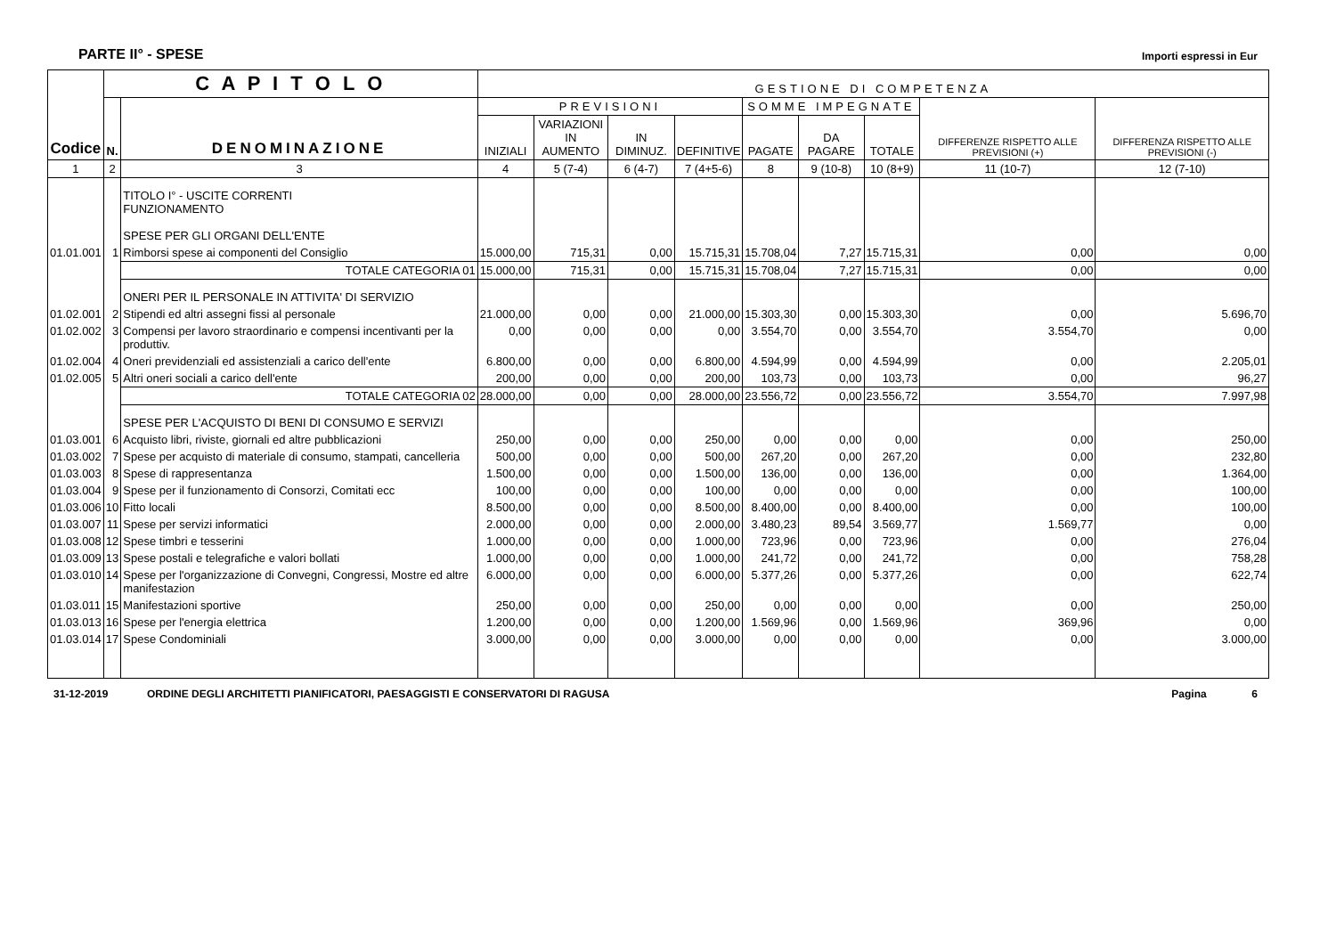PARTE II° - SPESE
Importi espressi in Eur
| Codice | C A P I T O L O | | GESTIONE DI COMPETENZA | | | | | | | | |
| --- | --- | --- | --- | --- | --- | --- | --- | --- | --- | --- | --- |
| | N. | DENOMINAZIONE | PREVISIONI | | | | SOMME IMPEGNATE | | | DIFFERENZE RISPETTO ALLE PREVISIONI (+) | DIFFERENZA RISPETTO ALLE PREVISIONI (-) |
| | | | INIZIALI | VARIAZIONI IN AUMENTO | IN DIMINUZ. | DEFINITIVE | PAGATE | DA PAGARE | TOTALE | | |
| 1 | 2 | 3 | 4 | 5 (7-4) | 6 (4-7) | 7 (4+5-6) | 8 | 9 (10-8) | 10 (8+9) | 11 (10-7) | 12 (7-10) |
| | | TITOLO I° - USCITE CORRENTI FUNZIONAMENTO SPESE PER GLI ORGANI DELL'ENTE | | | | | | | | | |
| 01.01.001 | 1 | Rimborsi spese ai componenti del Consiglio | 15.000,00 | 715,31 | 0,00 | 15.715,31 | 15.708,04 | 7,27 | 15.715,31 | 0,00 | 0,00 |
| | | TOTALE CATEGORIA 01 | 15.000,00 | 715,31 | 0,00 | 15.715,31 | 15.708,04 | 7,27 | 15.715,31 | 0,00 | 0,00 |
| | | ONERI PER IL PERSONALE IN ATTIVITA' DI SERVIZIO | | | | | | | | | |
| 01.02.001 | 2 | Stipendi ed altri assegni fissi al personale | 21.000,00 | 0,00 | 0,00 | 21.000,00 | 15.303,30 | 0,00 | 15.303,30 | 0,00 | 5.696,70 |
| 01.02.002 | 3 | Compensi per lavoro straordinario e compensi incentivanti per la produttiv. | 0,00 | 0,00 | 0,00 | 0,00 | 3.554,70 | 0,00 | 3.554,70 | 3.554,70 | 0,00 |
| 01.02.004 | 4 | Oneri previdenziali ed assistenziali a carico dell'ente | 6.800,00 | 0,00 | 0,00 | 6.800,00 | 4.594,99 | 0,00 | 4.594,99 | 0,00 | 2.205,01 |
| 01.02.005 | 5 | Altri oneri sociali a carico dell'ente | 200,00 | 0,00 | 0,00 | 200,00 | 103,73 | 0,00 | 103,73 | 0,00 | 96,27 |
| | | TOTALE CATEGORIA 02 | 28.000,00 | 0,00 | 0,00 | 28.000,00 | 23.556,72 | 0,00 | 23.556,72 | 3.554,70 | 7.997,98 |
| | | SPESE PER L'ACQUISTO DI BENI DI CONSUMO E SERVIZI | | | | | | | | | |
| 01.03.001 | 6 | Acquisto libri, riviste, giornali ed altre pubblicazioni | 250,00 | 0,00 | 0,00 | 250,00 | 0,00 | 0,00 | 0,00 | 0,00 | 250,00 |
| 01.03.002 | 7 | Spese per acquisto di materiale di consumo, stampati, cancelleria | 500,00 | 0,00 | 0,00 | 500,00 | 267,20 | 0,00 | 267,20 | 0,00 | 232,80 |
| 01.03.003 | 8 | Spese di rappresentanza | 1.500,00 | 0,00 | 0,00 | 1.500,00 | 136,00 | 0,00 | 136,00 | 0,00 | 1.364,00 |
| 01.03.004 | 9 | Spese per il funzionamento di Consorzi, Comitati ecc | 100,00 | 0,00 | 0,00 | 100,00 | 0,00 | 0,00 | 0,00 | 0,00 | 100,00 |
| 01.03.006 | 10 | Fitto locali | 8.500,00 | 0,00 | 0,00 | 8.500,00 | 8.400,00 | 0,00 | 8.400,00 | 0,00 | 100,00 |
| 01.03.007 | 11 | Spese per servizi informatici | 2.000,00 | 0,00 | 0,00 | 2.000,00 | 3.480,23 | 89,54 | 3.569,77 | 1.569,77 | 0,00 |
| 01.03.008 | 12 | Spese timbri e tesserini | 1.000,00 | 0,00 | 0,00 | 1.000,00 | 723,96 | 0,00 | 723,96 | 0,00 | 276,04 |
| 01.03.009 | 13 | Spese postali e telegrafiche e valori bollati | 1.000,00 | 0,00 | 0,00 | 1.000,00 | 241,72 | 0,00 | 241,72 | 0,00 | 758,28 |
| 01.03.010 | 14 | Spese per l'organizzazione di Convegni, Congressi, Mostre ed altre manifestazion | 6.000,00 | 0,00 | 0,00 | 6.000,00 | 5.377,26 | 0,00 | 5.377,26 | 0,00 | 622,74 |
| 01.03.011 | 15 | Manifestazioni sportive | 250,00 | 0,00 | 0,00 | 250,00 | 0,00 | 0,00 | 0,00 | 0,00 | 250,00 |
| 01.03.013 | 16 | Spese per l'energia elettrica | 1.200,00 | 0,00 | 0,00 | 1.200,00 | 1.569,96 | 0,00 | 1.569,96 | 369,96 | 0,00 |
| 01.03.014 | 17 | Spese Condominiali | 3.000,00 | 0,00 | 0,00 | 3.000,00 | 0,00 | 0,00 | 0,00 | 0,00 | 3.000,00 |
31-12-2019 ORDINE DEGLI ARCHITETTI PIANIFICATORI, PAESAGGISTI E CONSERVATORI DI RAGUSA Pagina 6